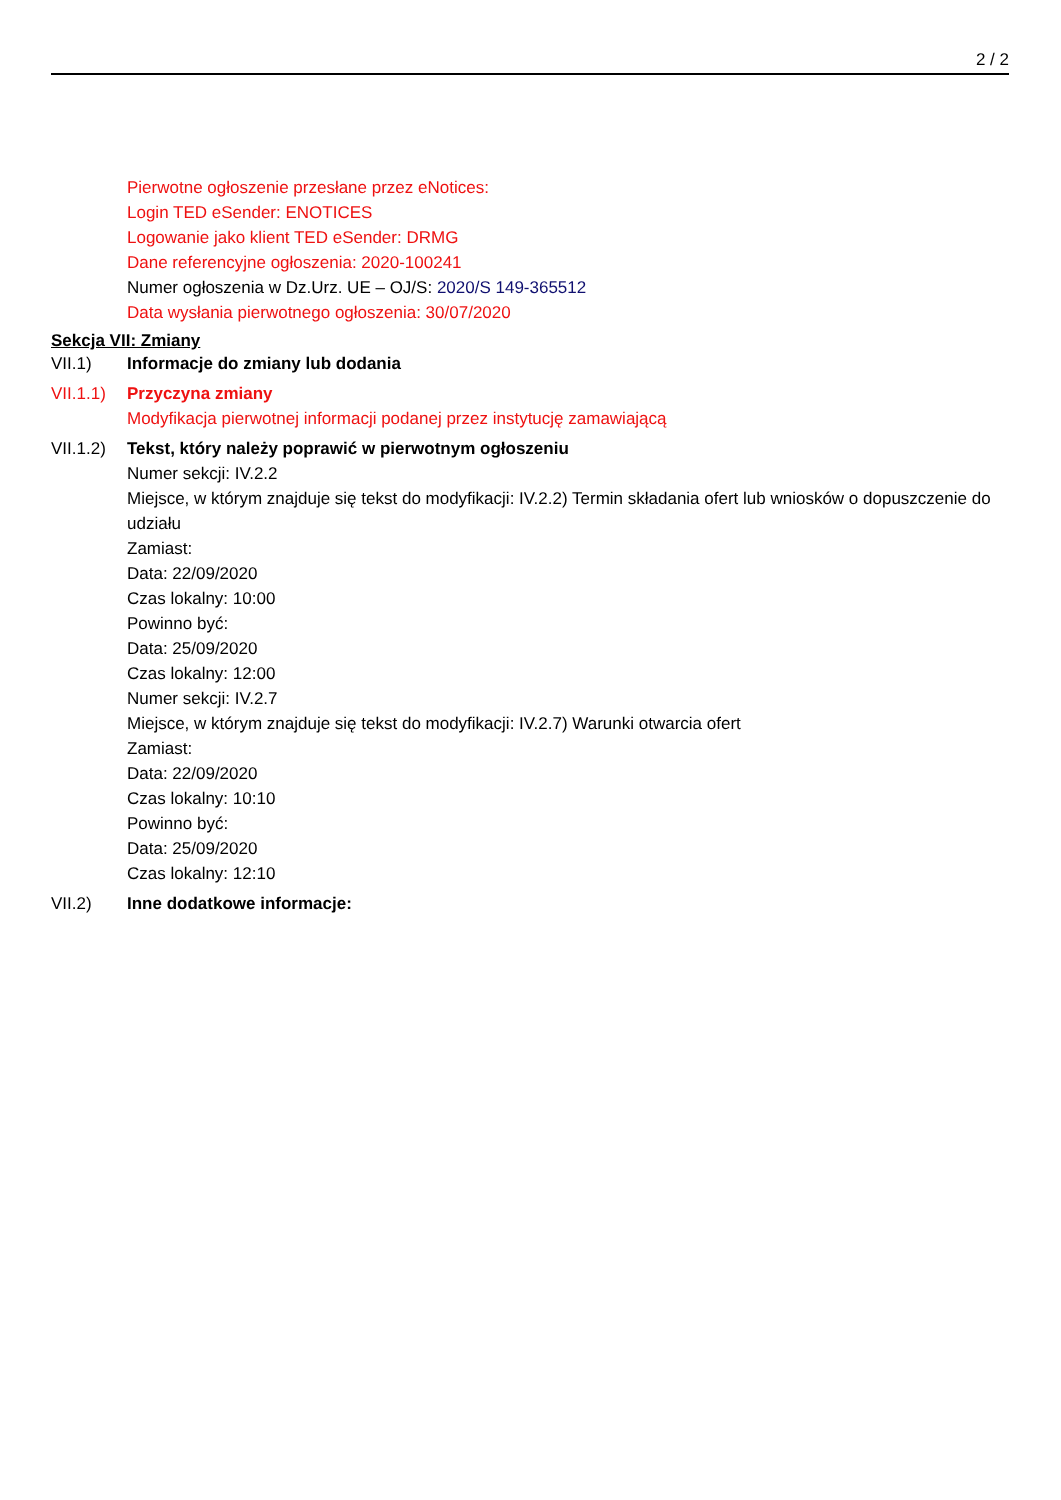2 / 2
Pierwotne ogłoszenie przesłane przez eNotices:
Login TED eSender: ENOTICES
Logowanie jako klient TED eSender: DRMG
Dane referencyjne ogłoszenia: 2020-100241
Numer ogłoszenia w Dz.Urz. UE – OJ/S: 2020/S 149-365512
Data wysłania pierwotnego ogłoszenia: 30/07/2020
Sekcja VII: Zmiany
VII.1) Informacje do zmiany lub dodania
VII.1.1)
Przyczyna zmiany
Modyfikacja pierwotnej informacji podanej przez instytucję zamawiającą
VII.1.2)
Tekst, który należy poprawić w pierwotnym ogłoszeniu
Numer sekcji: IV.2.2
Miejsce, w którym znajduje się tekst do modyfikacji: IV.2.2) Termin składania ofert lub wniosków o dopuszczenie do udziału
Zamiast:
Data: 22/09/2020
Czas lokalny: 10:00
Powinno być:
Data: 25/09/2020
Czas lokalny: 12:00
Numer sekcji: IV.2.7
Miejsce, w którym znajduje się tekst do modyfikacji: IV.2.7) Warunki otwarcia ofert
Zamiast:
Data: 22/09/2020
Czas lokalny: 10:10
Powinno być:
Data: 25/09/2020
Czas lokalny: 12:10
VII.2) Inne dodatkowe informacje: